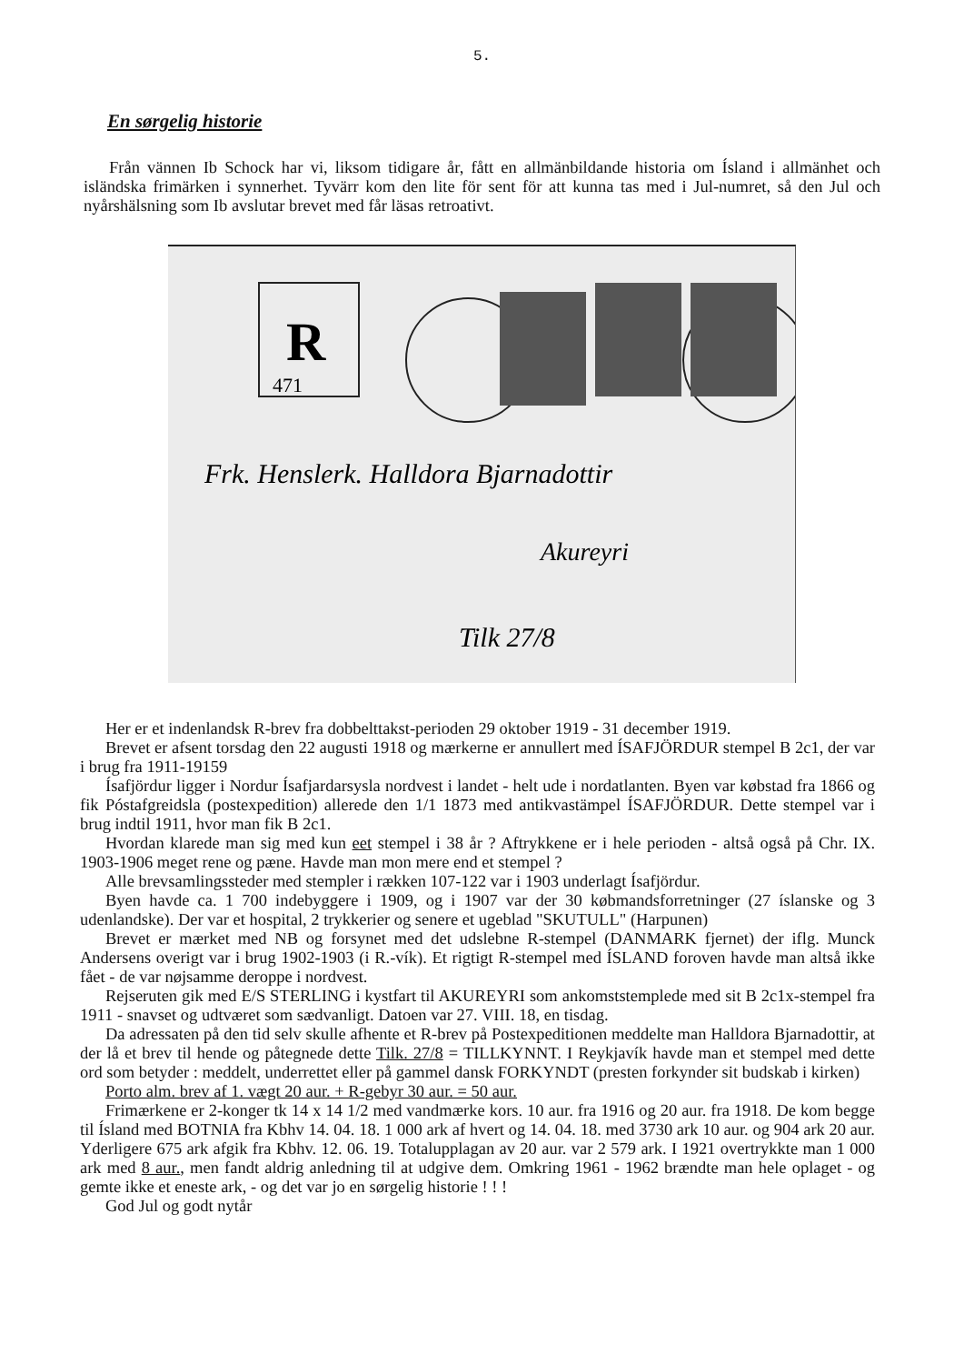5.
En sørgelig historie
Från vännen Ib Schock har vi, liksom tidigare år, fått en allmänbildande historia om Ísland i allmänhet och isländska frimärken i synnerhet. Tyvärr kom den lite för sent för att kunna tas med i Jul-numret, så den Jul och nyårshälsning som Ib avslutar brevet med får läsas retroativt.
R
471
Frk. Henslerk. Halldora Bjarnadottir
Akureyri
Tilk 27/8
Her er et indenlandsk R-brev fra dobbelttakst-perioden 29 oktober 1919 - 31 december 1919.
Brevet er afsent torsdag den 22 augusti 1918 og mærkerne er annullert med ÍSAFJÖRDUR stempel B 2c1, der var i brug fra 1911-19159
Ísafjördur ligger i Nordur Ísafjardarsysla nordvest i landet - helt ude i nordatlanten. Byen var købstad fra 1866 og fik Póstafgreidsla (postexpedition) allerede den 1/1 1873 med antikvastämpel ÍSAFJÖRDUR. Dette stempel var i brug indtil 1911, hvor man fik B 2c1.
Hvordan klarede man sig med kun eet stempel i 38 år ? Aftrykkene er i hele perioden - altså også på Chr. IX. 1903-1906 meget rene og pæne. Havde man mon mere end et stempel ?
Alle brevsamlingssteder med stempler i rækken 107-122 var i 1903 underlagt Ísafjördur.
Byen havde ca. 1 700 indebyggere i 1909, og i 1907 var der 30 købmandsforretninger (27 íslanske og 3 udenlandske). Der var et hospital, 2 trykkerier og senere et ugeblad "SKUTULL" (Harpunen)
Brevet er mærket med NB og forsynet med det udslebne R-stempel (DANMARK fjernet) der iflg. Munck Andersens overigt var i brug 1902-1903 (i R.-vík). Et rigtigt R-stempel med ÍSLAND foroven havde man altså ikke fået - de var nøjsamme deroppe i nordvest.
Rejseruten gik med E/S STERLING i kystfart til AKUREYRI som ankomststemplede med sit B 2c1x-stempel fra 1911 - snavset og udtværet som sædvanligt. Datoen var 27. VIII. 18, en tisdag.
Da adressaten på den tid selv skulle afhente et R-brev på Postexpeditionen meddelte man Halldora Bjarnadottir, at der lå et brev til hende og påtegnede dette Tilk. 27/8 = TILLKYNNT. I Reykjavík havde man et stempel med dette ord som betyder : meddelt, underrettet eller på gammel dansk FORKYNDT (presten forkynder sit budskab i kirken)
Porto alm. brev af 1. vægt 20 aur. + R-gebyr 30 aur. = 50 aur.
Frimærkene er 2-konger tk 14 x 14 1/2 med vandmærke kors. 10 aur. fra 1916 og 20 aur. fra 1918. De kom begge til Ísland med BOTNIA fra Kbhv 14. 04. 18. 1 000 ark af hvert og 14. 04. 18. med 3730 ark 10 aur. og 904 ark 20 aur. Yderligere 675 ark afgik fra Kbhv. 12. 06. 19. Totalupplagan av 20 aur. var 2 579 ark. I 1921 overtrykkte man 1 000 ark med 8 aur., men fandt aldrig anledning til at udgive dem. Omkring 1961 - 1962 brændte man hele oplaget - og gemte ikke et eneste ark, - og det var jo en sørgelig historie ! ! !
God Jul og godt nytår